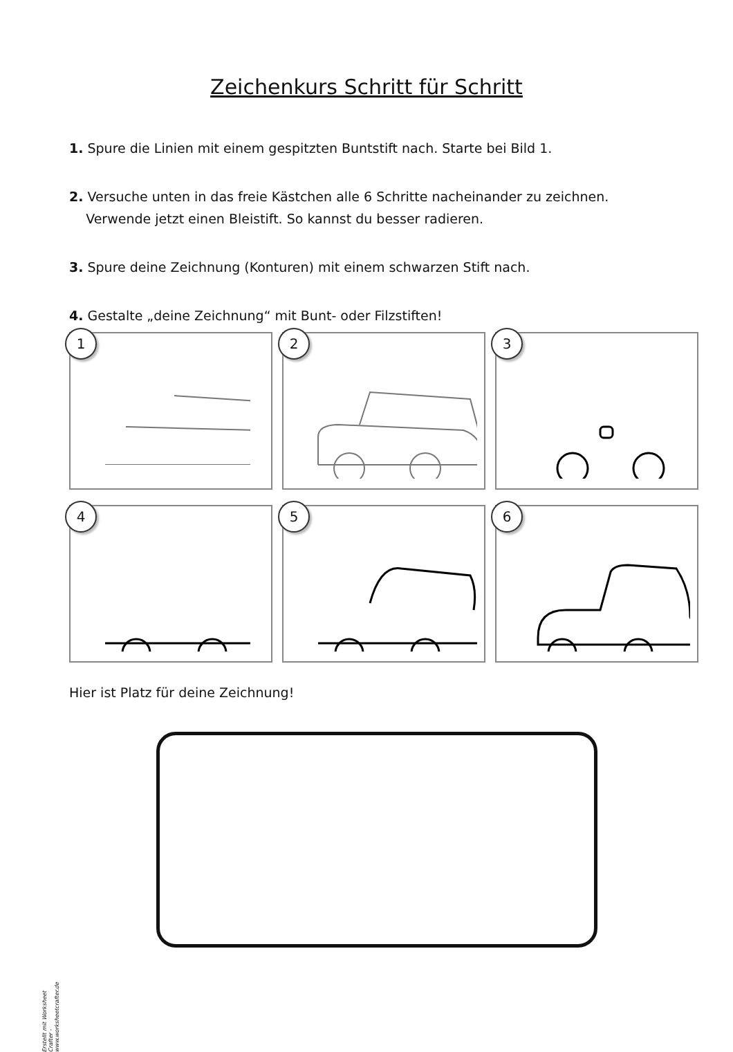Zeichenkurs Schritt für Schritt
1. Spure die Linien mit einem gespitzten Buntstift nach. Starte bei Bild 1.
2. Versuche unten in das freie Kästchen alle 6 Schritte nacheinander zu zeichnen.
Verwende jetzt einen Bleistift. So kannst du besser radieren.
3. Spure deine Zeichnung (Konturen) mit einem schwarzen Stift nach.
4. Gestalte „deine Zeichnung“ mit Bunt- oder Filzstiften!
1
2
3
4
5
6
Hier ist Platz für deine Zeichnung!
Erstellt mit Worksheet Crafter - www.worksheetcrafter.de